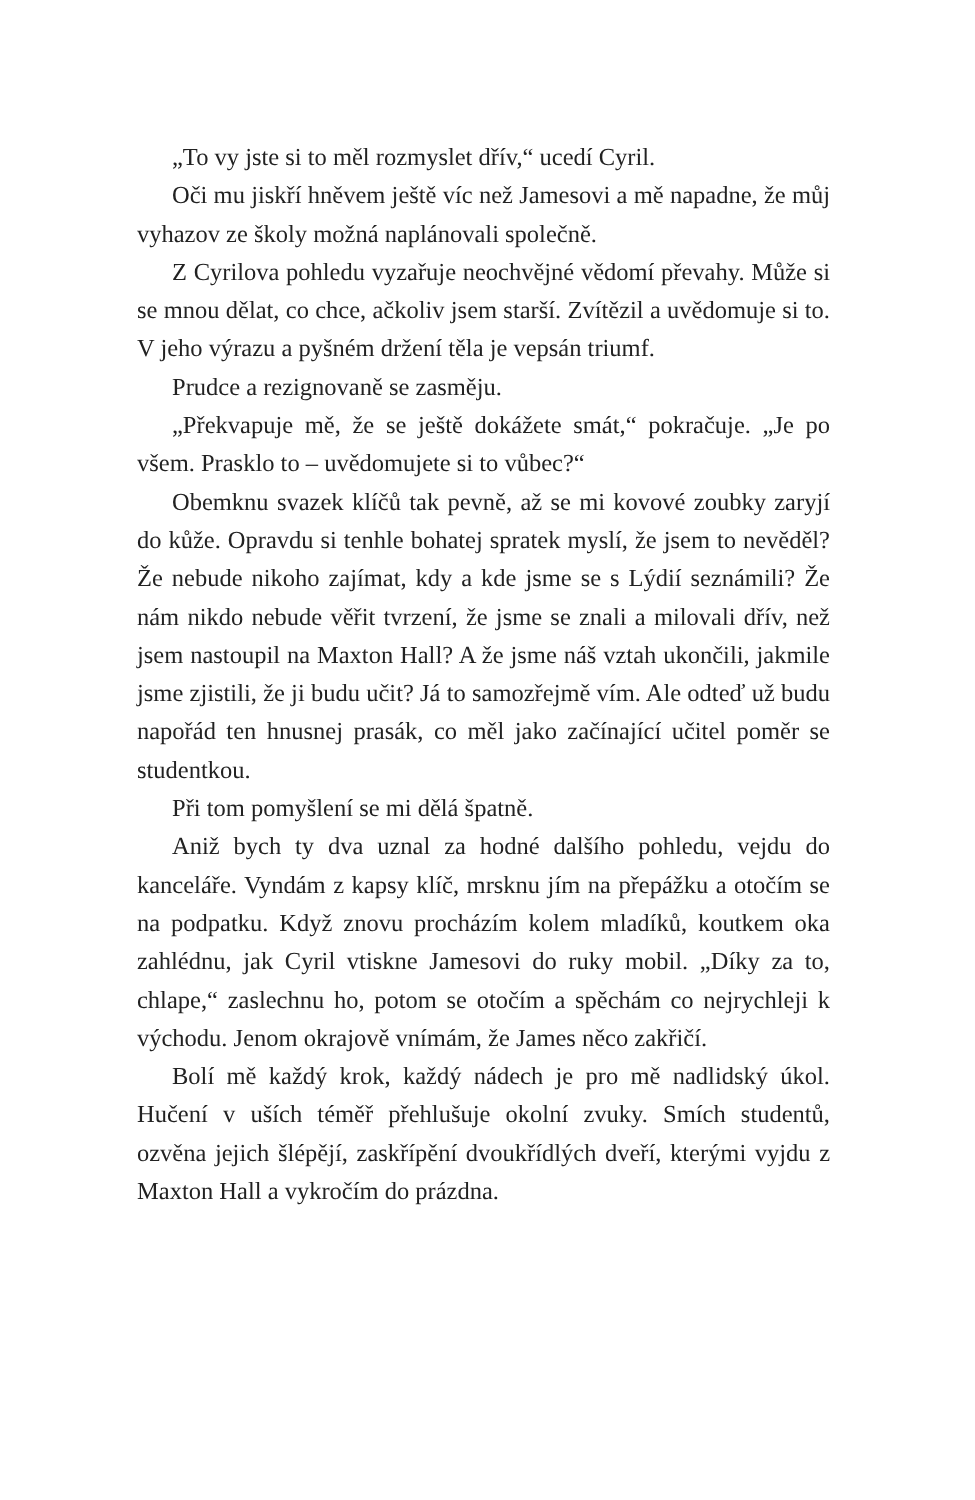„To vy jste si to měl rozmyslet dřív,“ ucedí Cyril.
Oči mu jiskří hněvem ještě víc než Jamesovi a mě napadne, že můj vyhazov ze školy možná naplánovali společně.
Z Cyrilova pohledu vyzařuje neochvějné vědomí převahy. Může si se mnou dělat, co chce, ačkoliv jsem starší. Zvítězil a uvědomuje si to. V jeho výrazu a pyšném držení těla je vepsán triumf.
Prudce a rezignovaně se zasměju.
„Překvapuje mě, že se ještě dokážete smát,“ pokračuje. „Je po všem. Prasklo to – uvědomujete si to vůbec?“
Obemknu svazek klíčů tak pevně, až se mi kovové zoubky zaryjí do kůže. Opravdu si tenhle bohatej spratek myslí, že jsem to nevěděl? Že nebude nikoho zajímat, kdy a kde jsme se s Lýdií seznámili? Že nám nikdo nebude věřit tvrzení, že jsme se znali a milovali dřív, než jsem nastoupil na Maxton Hall? A že jsme náš vztah ukončili, jakmile jsme zjistili, že ji budu učit? Já to samozřejmě vím. Ale odteď už budu napořád ten hnusnej prasák, co měl jako začínající učitel poměr se studentkou.
Při tom pomyšlení se mi dělá špatně.
Aniž bych ty dva uznal za hodné dalšího pohledu, vejdu do kanceláře. Vyndám z kapsy klíč, mrsknu jím na přepážku a otočím se na podpatku. Když znovu procházím kolem mladíků, koutkem oka zahlédnu, jak Cyril vtiskne Jamesovi do ruky mobil. „Díky za to, chlape,“ zaslechnu ho, potom se otočím a spěchám co nejrychleji k východu. Jenom okrajově vnímám, že James něco zakřičí.
Bolí mě každý krok, každý nádech je pro mě nadlidský úkol. Hučení v uších téměř přehlušuje okolní zvuky. Smích studentů, ozvěna jejich šlépějí, zaskřípění dvoukřídlých dveří, kterými vyjdu z Maxton Hall a vykročím do prázdna.